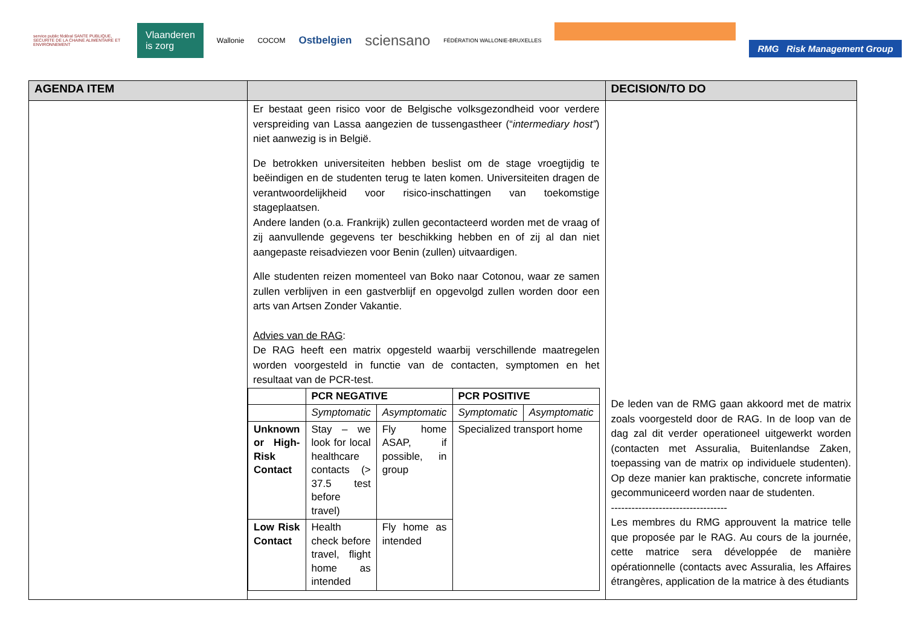service public fédéral SANTE PUBLIQUE, SECURITE DE LA CHAINE ALIMENTAIRE ET ENVIRONNEMENT
Vlaanderen
is zorg
Wallonie COCOM
Ostbelgien
sciensano
FÉDÉRATION WALLONIE-BRUXELLES
RMG Risk Management Group
| AGENDA ITEM | | DECISION/TO DO |
| --- | --- | --- |
| | Er bestaat geen risico voor de Belgische volksgezondheid voor verdere verspreiding van Lassa aangezien de tussengastheer (“ intermediary host” ) niet aanwezig is in België. De betrokken universiteiten hebben beslist om de stage vroegtijdig te beëindigen en de studenten terug te laten komen. Universiteiten dragen de verantwoordelijkheid voor risico-inschattingen van toekomstige stageplaatsen. Andere landen (o.a. Frankrijk) zullen gecontacteerd worden met de vraag of zij aanvullende gegevens ter beschikking hebben en of zij al dan niet aangepaste reisadviezen voor Benin (zullen) uitvaardigen. Alle studenten reizen momenteel van Boko naar Cotonou, waar ze samen zullen verblijven in een gastverblijf en opgevolgd zullen worden door een arts van Artsen Zonder Vakantie. Advies van de RAG : De RAG heeft een matrix opgesteld waarbij verschillende maatregelen worden voorgesteld in functie van de contacten, symptomen en het resultaat van de PCR-test. / / PCR NEGATIVE / / PCR POSITIVE / / / / Symptomatic / Asymptomatic / Symptomatic / Asymptomatic / / Unknown or High-Risk Contact / Stay – we look for local healthcare contacts (> 37.5 test before travel) / Fly home ASAP, if possible, in group / Specialized transport home / / / Low Risk Contact / Health check before travel, flight home as intended / Fly home as intended / / / | De leden van de RMG gaan akkoord met de matrix zoals voorgesteld door de RAG. In de loop van de dag zal dit verder operationeel uitgewerkt worden (contacten met Assuralia, Buitenlandse Zaken, toepassing van de matrix op individuele studenten). Op deze manier kan praktische, concrete informatie gecommuniceerd worden naar de studenten. ---------------------------------- Les membres du RMG approuvent la matrice telle que proposée par le RAG. Au cours de la journée, cette matrice sera développée de manière opérationnelle (contacts avec Assuralia, les Affaires étrangères, application de la matrice à des étudiants |